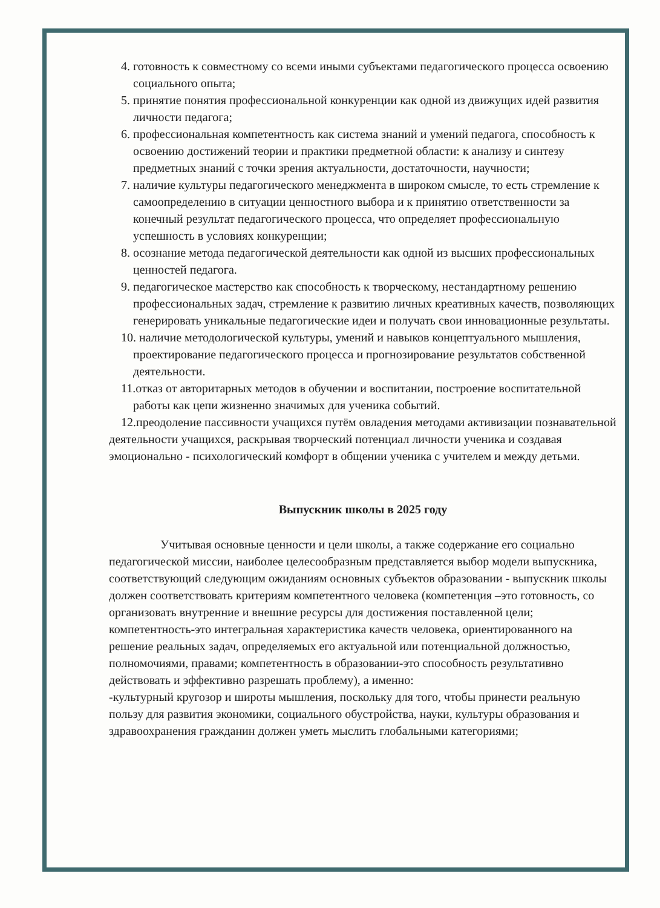4. готовность к совместному со всеми иными субъектами педагогического процесса освоению социального опыта;
5. принятие понятия профессиональной конкуренции как одной из движущих идей развития личности педагога;
6. профессиональная компетентность как система знаний и умений педагога, способность к освоению достижений теории и практики предметной области: к анализу и синтезу предметных знаний с точки зрения актуальности, достаточности, научности;
7. наличие культуры педагогического менеджмента в широком смысле, то есть стремление к самоопределению в ситуации ценностного выбора и к принятию ответственности за конечный результат педагогического процесса, что определяет профессиональную успешность в условиях конкуренции;
8. осознание метода педагогической деятельности как одной из высших профессиональных ценностей педагога.
9. педагогическое мастерство как способность к творческому, нестандартному решению профессиональных задач, стремление к развитию личных креативных качеств, позволяющих генерировать уникальные педагогические идеи и получать свои инновационные результаты.
10. наличие методологической культуры, умений и навыков концептуального мышления, проектирование педагогического процесса и прогнозирование результатов собственной деятельности.
11.отказ от авторитарных методов в обучении и воспитании, построение воспитательной работы как цепи жизненно значимых для ученика событий.
12.преодоление пассивности учащихся путём овладения методами активизации познавательной деятельности учащихся, раскрывая творческий потенциал личности ученика и создавая эмоционально - психологический комфорт в общении ученика с учителем и между детьми.
Выпускник школы в 2025 году
Учитывая основные ценности и цели школы, а также содержание его социально педагогической миссии, наиболее целесообразным представляется выбор модели выпускника, соответствующий следующим ожиданиям основных субъектов образовании - выпускник школы должен соответствовать критериям компетентного человека (компетенция –это готовность, со организовать внутренние и внешние ресурсы для достижения поставленной цели; компетентность-это интегральная характеристика качеств человека, ориентированного на решение реальных задач, определяемых его актуальной или потенциальной должностью, полномочиями, правами; компетентность в образовании-это способность результативно действовать и эффективно разрешать проблему), а именно:
-культурный кругозор и широты мышления, поскольку для того, чтобы принести реальную пользу для развития экономики, социального обустройства, науки, культуры образования и здравоохранения гражданин должен уметь мыслить глобальными категориями;